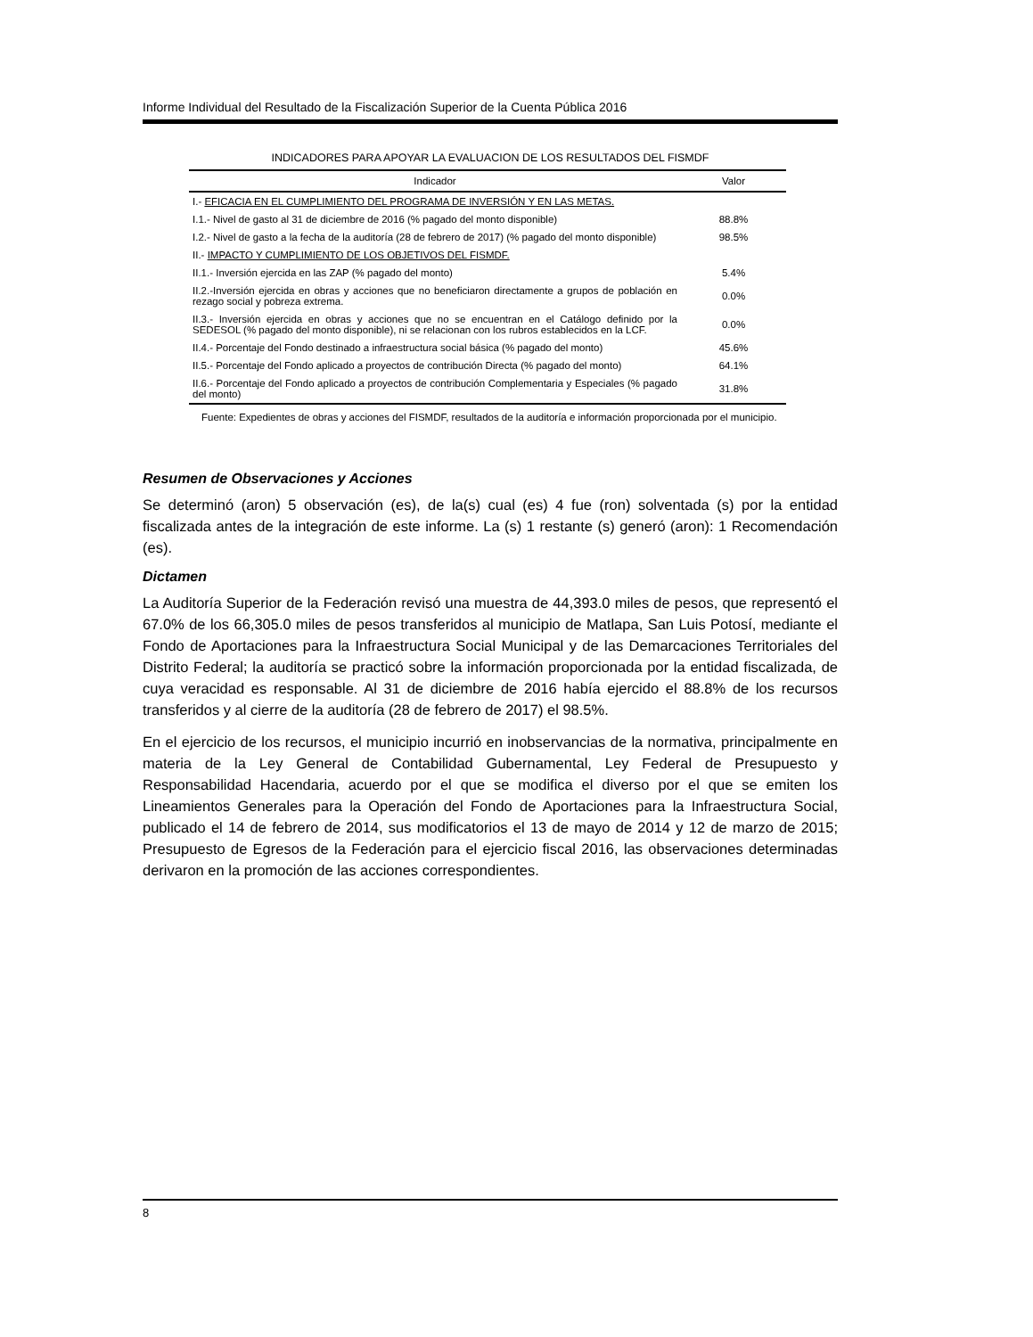Informe Individual del Resultado de la Fiscalización Superior de la Cuenta Pública 2016
INDICADORES PARA APOYAR LA EVALUACION DE LOS RESULTADOS DEL FISMDF
| Indicador | Valor |
| --- | --- |
| I.- EFICACIA EN EL CUMPLIMIENTO DEL PROGRAMA DE INVERSIÓN Y EN LAS METAS. | |
| I.1.- Nivel de gasto al 31 de diciembre de 2016 (% pagado del monto disponible) | 88.8% |
| I.2.- Nivel de gasto a la fecha de la auditoría (28 de febrero de 2017) (% pagado del monto disponible) | 98.5% |
| II.- IMPACTO Y CUMPLIMIENTO DE LOS OBJETIVOS DEL FISMDF. | |
| II.1.- Inversión ejercida en las ZAP (% pagado del monto) | 5.4% |
| II.2.-Inversión ejercida en obras y acciones que no beneficiaron directamente a grupos de población en rezago social y pobreza extrema. | 0.0% |
| II.3.- Inversión ejercida en obras y acciones que no se encuentran en el Catálogo definido por la SEDESOL (% pagado del monto disponible), ni se relacionan con los rubros establecidos en la LCF. | 0.0% |
| II.4.- Porcentaje del Fondo destinado a infraestructura social básica (% pagado del monto) | 45.6% |
| II.5.- Porcentaje del Fondo aplicado a proyectos de contribución Directa (% pagado del monto) | 64.1% |
| II.6.- Porcentaje del Fondo aplicado a proyectos de contribución Complementaria y Especiales (% pagado del monto) | 31.8% |
Fuente: Expedientes de obras y acciones del FISMDF, resultados de la auditoría e información proporcionada por el municipio.
Resumen de Observaciones y Acciones
Se determinó (aron) 5 observación (es), de la(s) cual (es) 4 fue (ron) solventada (s) por la entidad fiscalizada antes de la integración de este informe. La (s) 1 restante (s) generó (aron): 1 Recomendación (es).
Dictamen
La Auditoría Superior de la Federación revisó una muestra de 44,393.0 miles de pesos, que representó el 67.0% de los 66,305.0 miles de pesos transferidos al municipio de Matlapa, San Luis Potosí, mediante el Fondo de Aportaciones para la Infraestructura Social Municipal y de las Demarcaciones Territoriales del Distrito Federal; la auditoría se practicó sobre la información proporcionada por la entidad fiscalizada, de cuya veracidad es responsable. Al 31 de diciembre de 2016 había ejercido el 88.8% de los recursos transferidos y al cierre de la auditoría (28 de febrero de 2017) el 98.5%.
En el ejercicio de los recursos, el municipio incurrió en inobservancias de la normativa, principalmente en materia de la Ley General de Contabilidad Gubernamental, Ley Federal de Presupuesto y Responsabilidad Hacendaria, acuerdo por el que se modifica el diverso por el que se emiten los Lineamientos Generales para la Operación del Fondo de Aportaciones para la Infraestructura Social, publicado el 14 de febrero de 2014, sus modificatorios el 13 de mayo de 2014 y 12 de marzo de 2015; Presupuesto de Egresos de la Federación para el ejercicio fiscal 2016, las observaciones determinadas derivaron en la promoción de las acciones correspondientes.
8